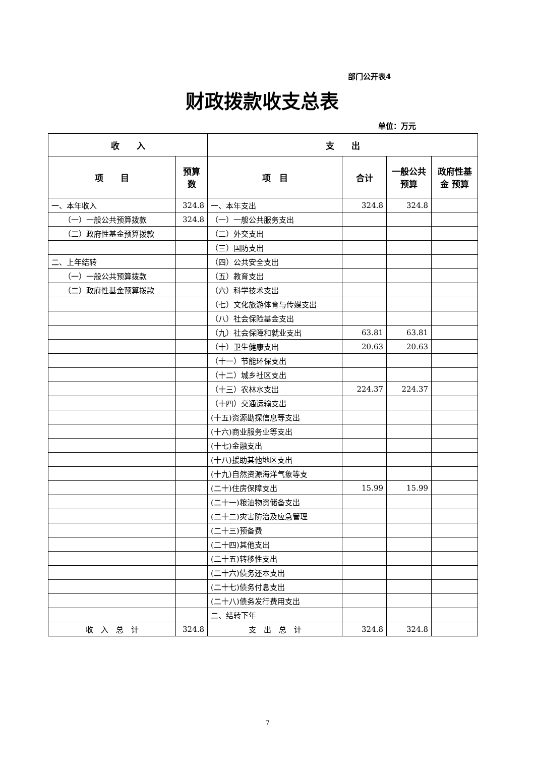部门公开表4
财政拨款收支总表
单位：万元
| 收 入 | | 支 出 | | | |
| --- | --- | --- | --- | --- | --- |
| 项 目 | 预算数 | 项 目 | 合计 | 一般公共预算 | 政府性基金 预算 |
| 一、本年收入 | 324.8 | 一、本年支出 | 324.8 | 324.8 | |
| （一）一般公共预算拨款 | 324.8 | （一）一般公共服务支出 | | | |
| （二）政府性基金预算拨款 | | （二）外交支出 | | | |
| | | （三）国防支出 | | | |
| 二、上年结转 | | （四）公共安全支出 | | | |
| （一）一般公共预算拨款 | | （五）教育支出 | | | |
| （二）政府性基金预算拨款 | | （六）科学技术支出 | | | |
| | | （七）文化旅游体育与传媒支出 | | | |
| | | （八）社会保险基金支出 | | | |
| | | （九）社会保障和就业支出 | 63.81 | 63.81 | |
| | | （十）卫生健康支出 | 20.63 | 20.63 | |
| | | （十一）节能环保支出 | | | |
| | | （十二）城乡社区支出 | | | |
| | | （十三）农林水支出 | 224.37 | 224.37 | |
| | | （十四）交通运输支出 | | | |
| | | (十五)资源勘探信息等支出 | | | |
| | | (十六)商业服务业等支出 | | | |
| | | (十七)金融支出 | | | |
| | | (十八)援助其他地区支出 | | | |
| | | (十九)自然资源海洋气象等支 | | | |
| | | (二十)住房保障支出 | 15.99 | 15.99 | |
| | | (二十一)粮油物资储备支出 | | | |
| | | (二十二)灾害防治及应急管理 | | | |
| | | (二十三)预备费 | | | |
| | | (二十四)其他支出 | | | |
| | | (二十五)转移性支出 | | | |
| | | (二十六)债务还本支出 | | | |
| | | (二十七)债务付息支出 | | | |
| | | (二十八)债务发行费用支出 | | | |
| | | 二、结转下年 | | | |
| 收 入 总 计 | 324.8 | 支 出 总 计 | 324.8 | 324.8 | |
7